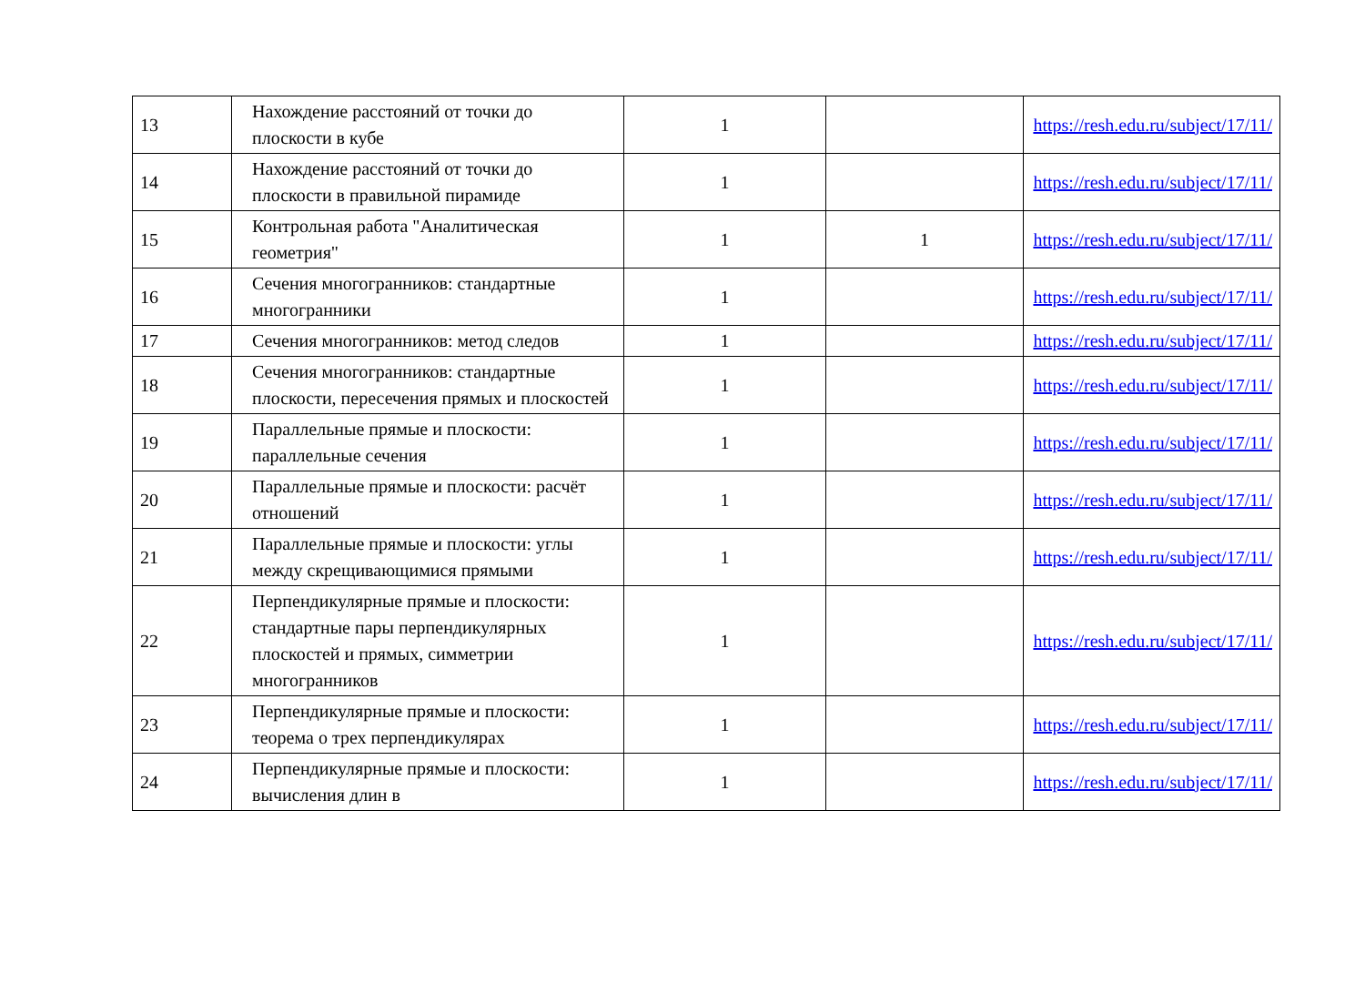| 13 | Нахождение расстояний от точки до плоскости в кубе | 1 | | https://resh.edu.ru/subject/17/11/ |
| 14 | Нахождение расстояний от точки до плоскости в правильной пирамиде | 1 | | https://resh.edu.ru/subject/17/11/ |
| 15 | Контрольная работа "Аналитическая геометрия" | 1 | 1 | https://resh.edu.ru/subject/17/11/ |
| 16 | Сечения многогранников: стандартные многогранники | 1 | | https://resh.edu.ru/subject/17/11/ |
| 17 | Сечения многогранников: метод следов | 1 | | https://resh.edu.ru/subject/17/11/ |
| 18 | Сечения многогранников: стандартные плоскости, пересечения прямых и плоскостей | 1 | | https://resh.edu.ru/subject/17/11/ |
| 19 | Параллельные прямые и плоскости: параллельные сечения | 1 | | https://resh.edu.ru/subject/17/11/ |
| 20 | Параллельные прямые и плоскости: расчёт отношений | 1 | | https://resh.edu.ru/subject/17/11/ |
| 21 | Параллельные прямые и плоскости: углы между скрещивающимися прямыми | 1 | | https://resh.edu.ru/subject/17/11/ |
| 22 | Перпендикулярные прямые и плоскости: стандартные пары перпендикулярных плоскостей и прямых, симметрии многогранников | 1 | | https://resh.edu.ru/subject/17/11/ |
| 23 | Перпендикулярные прямые и плоскости: теорема о трех перпендикулярах | 1 | | https://resh.edu.ru/subject/17/11/ |
| 24 | Перпендикулярные прямые и плоскости: вычисления длин в | 1 | | https://resh.edu.ru/subject/17/11/ |